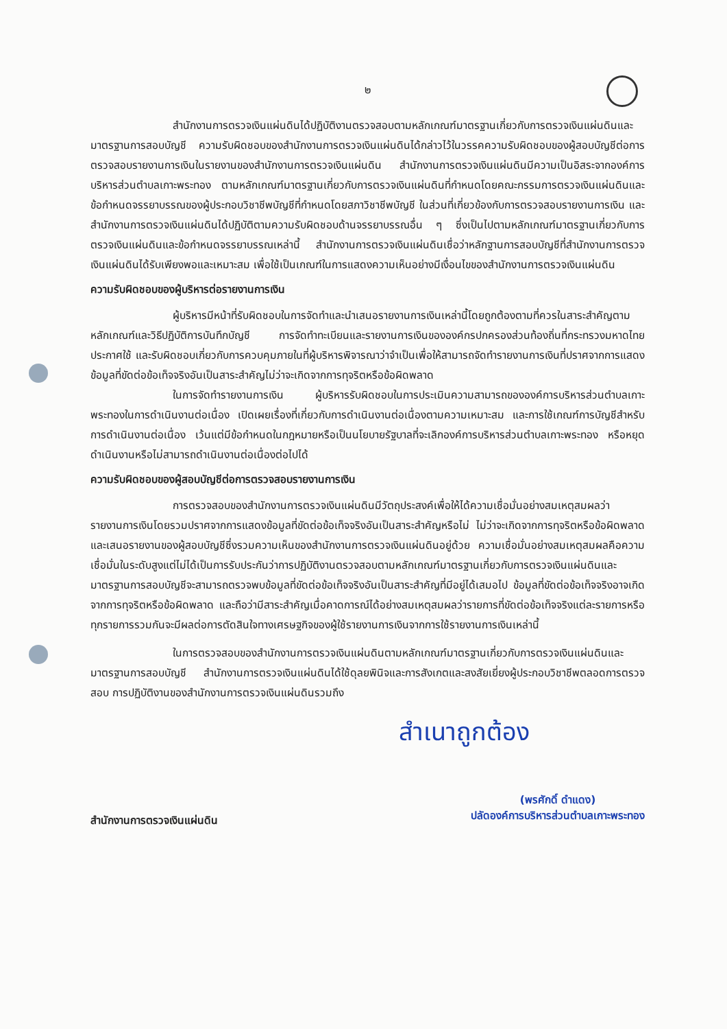๒
สำนักงานการตรวจเงินแผ่นดินได้ปฏิบัติงานตรวจสอบตามหลักเกณฑ์มาตรฐานเกี่ยวกับการตรวจเงินแผ่นดินและมาตรฐานการสอบบัญชี ความรับผิดชอบของสำนักงานการตรวจเงินแผ่นดินได้กล่าวไว้ในวรรคความรับผิดชอบของผู้สอบบัญชีต่อการตรวจสอบรายงานการเงินในรายงานของสำนักงานการตรวจเงินแผ่นดิน สำนักงานการตรวจเงินแผ่นดินมีความเป็นอิสระจากองค์การบริหารส่วนตำบลเกาะพระทอง ตามหลักเกณฑ์มาตรฐานเกี่ยวกับการตรวจเงินแผ่นดินที่กำหนดโดยคณะกรรมการตรวจเงินแผ่นดินและข้อกำหนดจรรยาบรรณของผู้ประกอบวิชาชีพบัญชีที่กำหนดโดยสภาวิชาชีพบัญชี ในส่วนที่เกี่ยวข้องกับการตรวจสอบรายงานการเงิน และสำนักงานการตรวจเงินแผ่นดินได้ปฏิบัติตามความรับผิดชอบด้านจรรยาบรรณอื่น ๆ ซึ่งเป็นไปตามหลักเกณฑ์มาตรฐานเกี่ยวกับการตรวจเงินแผ่นดินและข้อกำหนดจรรยาบรรณเหล่านี้ สำนักงานการตรวจเงินแผ่นดินเชื่อว่าหลักฐานการสอบบัญชีที่สำนักงานการตรวจเงินแผ่นดินได้รับเพียงพอและเหมาะสม เพื่อใช้เป็นเกณฑ์ในการแสดงความเห็นอย่างมีเงื่อนไขของสำนักงานการตรวจเงินแผ่นดิน
ความรับผิดชอบของผู้บริหารต่อรายงานการเงิน
ผู้บริหารมีหน้าที่รับผิดชอบในการจัดทำและนำเสนอรายงานการเงินเหล่านี้โดยถูกต้องตามที่ควรในสาระสำคัญตามหลักเกณฑ์และวิธีปฏิบัติการบันทึกบัญชี การจัดทำทะเบียนและรายงานการเงินขององค์กรปกครองส่วนท้องถิ่นที่กระทรวงมหาดไทยประกาศใช้ และรับผิดชอบเกี่ยวกับการควบคุมภายในที่ผู้บริหารพิจารณาว่าจำเป็นเพื่อให้สามารถจัดทำรายงานการเงินที่ปราศจากการแสดงข้อมูลที่ขัดต่อข้อเท็จจริงอันเป็นสาระสำคัญไม่ว่าจะเกิดจากการทุจริตหรือข้อผิดพลาด
ในการจัดทำรายงานการเงิน ผู้บริหารรับผิดชอบในการประเมินความสามารถขององค์การบริหารส่วนตำบลเกาะพระทองในการดำเนินงานต่อเนื่อง เปิดเผยเรื่องที่เกี่ยวกับการดำเนินงานต่อเนื่องตามความเหมาะสม และการใช้เกณฑ์การบัญชีสำหรับการดำเนินงานต่อเนื่อง เว้นแต่มีข้อกำหนดในกฎหมายหรือเป็นนโยบายรัฐบาลที่จะเลิกองค์การบริหารส่วนตำบลเกาะพระทอง หรือหยุดดำเนินงานหรือไม่สามารถดำเนินงานต่อเนื่องต่อไปได้
ความรับผิดชอบของผู้สอบบัญชีต่อการตรวจสอบรายงานการเงิน
การตรวจสอบของสำนักงานการตรวจเงินแผ่นดินมีวัตถุประสงค์เพื่อให้ได้ความเชื่อมั่นอย่างสมเหตุสมผลว่า รายงานการเงินโดยรวมปราศจากการแสดงข้อมูลที่ขัดต่อข้อเท็จจริงอันเป็นสาระสำคัญหรือไม่ ไม่ว่าจะเกิดจากการทุจริตหรือข้อผิดพลาด และเสนอรายงานของผู้สอบบัญชีซึ่งรวมความเห็นของสำนักงานการตรวจเงินแผ่นดินอยู่ด้วย ความเชื่อมั่นอย่างสมเหตุสมผลคือความเชื่อมั่นในระดับสูงแต่ไม่ได้เป็นการรับประกันว่าการปฏิบัติงานตรวจสอบตามหลักเกณฑ์มาตรฐานเกี่ยวกับการตรวจเงินแผ่นดินและมาตรฐานการสอบบัญชีจะสามารถตรวจพบข้อมูลที่ขัดต่อข้อเท็จจริงอันเป็นสาระสำคัญที่มีอยู่ได้เสมอไป ข้อมูลที่ขัดต่อข้อเท็จจริงอาจเกิดจากการทุจริตหรือข้อผิดพลาด และถือว่ามีสาระสำคัญเมื่อคาดการณ์ได้อย่างสมเหตุสมผลว่ารายการที่ขัดต่อข้อเท็จจริงแต่ละรายการหรือทุกรายการรวมกันจะมีผลต่อการตัดสินใจทางเศรษฐกิจของผู้ใช้รายงานการเงินจากการใช้รายงานการเงินเหล่านี้
ในการตรวจสอบของสำนักงานการตรวจเงินแผ่นดินตามหลักเกณฑ์มาตรฐานเกี่ยวกับการตรวจเงินแผ่นดินและมาตรฐานการสอบบัญชี สำนักงานการตรวจเงินแผ่นดินได้ใช้ดุลยพินิจและการสังเกตและสงสัยเยี่ยงผู้ประกอบวิชาชีพตลอดการตรวจสอบ การปฏิบัติงานของสำนักงานการตรวจเงินแผ่นดินรวมถึง
สำเนาถูกต้อง
สำนักงานการตรวจเงินแผ่นดิน
(พรศักดิ์ ดำแดง)
ปลัดองค์การบริหารส่วนตำบลเกาะพระทอง